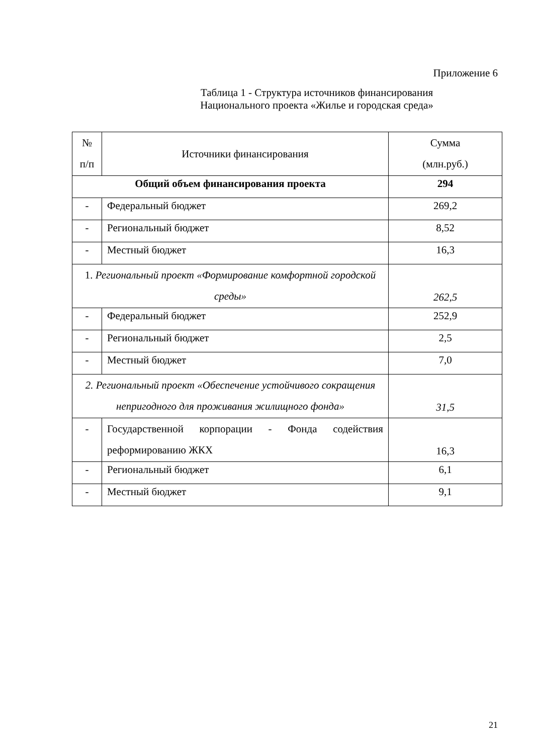Приложение 6
Таблица 1 - Структура источников финансирования
Национального проекта «Жилье и городская среда»
| № п/п | Источники финансирования | Сумма (млн.руб.) |
| Общий объем финансирования проекта | | 294 |
| - | Федеральный бюджет | 269,2 |
| - | Региональный бюджет | 8,52 |
| - | Местный бюджет | 16,3 |
| 1. Региональный проект «Формирование комфортной городской среды» | | 262,5 |
| - | Федеральный бюджет | 252,9 |
| - | Региональный бюджет | 2,5 |
| - | Местный бюджет | 7,0 |
| 2. Региональный проект «Обеспечение устойчивого сокращения непригодного для проживания жилищного фонда» | | 31,5 |
| - | Государственной корпорации - Фонда содействия реформированию ЖКХ | 16,3 |
| - | Региональный бюджет | 6,1 |
| - | Местный бюджет | 9,1 |
21